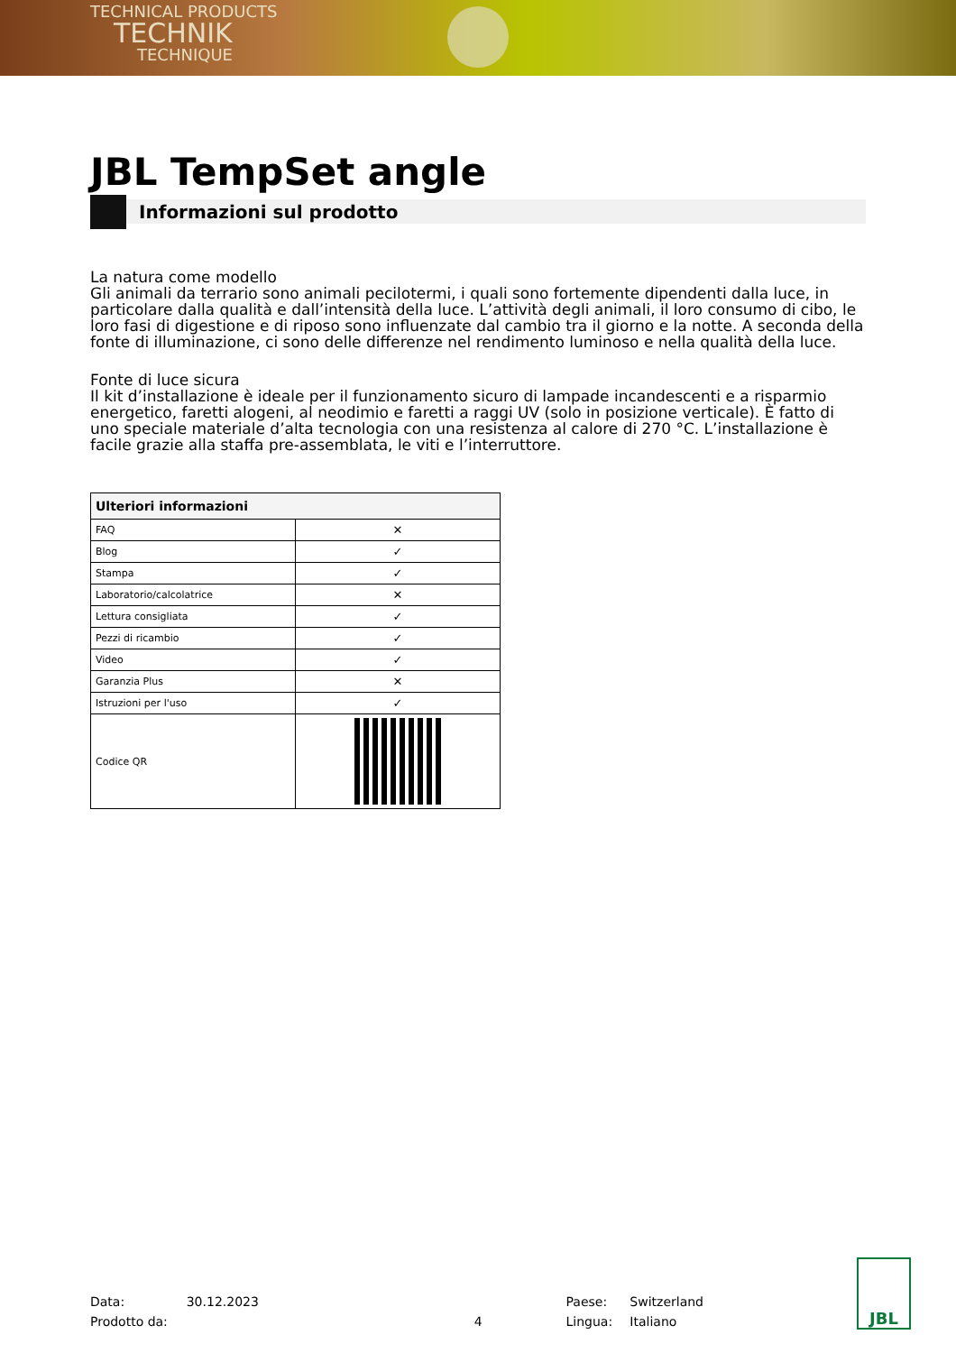TECHNICAL PRODUCTS
TECHNIK
TECHNIQUE
JBL TempSet angle
Informazioni sul prodotto
La natura come modello
Gli animali da terrario sono animali pecilotermi, i quali sono fortemente dipendenti dalla luce, in particolare dalla qualità e dall’intensità della luce. L’attività degli animali, il loro consumo di cibo, le loro fasi di digestione e di riposo sono influenzate dal cambio tra il giorno e la notte. A seconda della fonte di illuminazione, ci sono delle differenze nel rendimento luminoso e nella qualità della luce.
Fonte di luce sicura
Il kit d’installazione è ideale per il funzionamento sicuro di lampade incandescenti e a risparmio energetico, faretti alogeni, al neodimio e faretti a raggi UV (solo in posizione verticale). È fatto di uno speciale materiale d’alta tecnologia con una resistenza al calore di 270 °C. L’installazione è facile grazie alla staffa pre-assemblata, le viti e l’interruttore.
| Ulteriori informazioni | |
| --- | --- |
| FAQ | ✕ |
| Blog | ✓ |
| Stampa | ✓ |
| Laboratorio/calcolatrice | ✕ |
| Lettura consigliata | ✓ |
| Pezzi di ricambio | ✓ |
| Video | ✓ |
| Garanzia Plus | ✕ |
| Istruzioni per l'uso | ✓ |
| Codice QR | |
Data:
Prodotto da:
30.12.2023
4 Paese:
Lingua:
Switzerland
Italiano
JBL